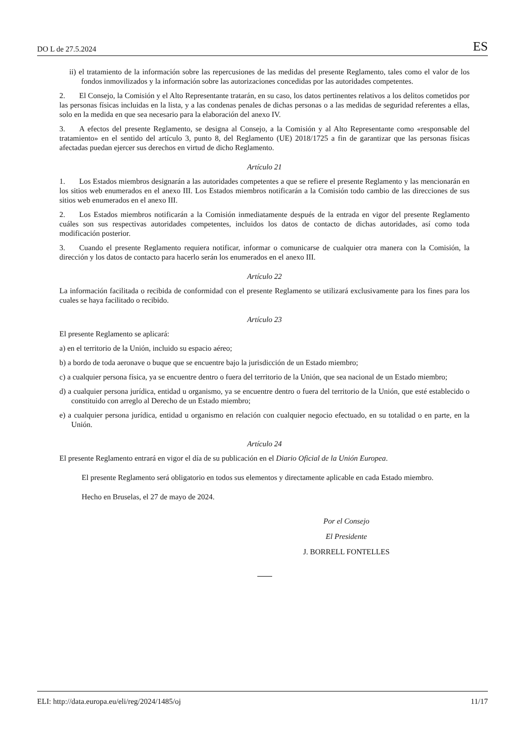DO L de 27.5.2024 ES
ii) el tratamiento de la información sobre las repercusiones de las medidas del presente Reglamento, tales como el valor de los fondos inmovilizados y la información sobre las autorizaciones concedidas por las autoridades competentes.
2. El Consejo, la Comisión y el Alto Representante tratarán, en su caso, los datos pertinentes relativos a los delitos cometidos por las personas físicas incluidas en la lista, y a las condenas penales de dichas personas o a las medidas de seguridad referentes a ellas, solo en la medida en que sea necesario para la elaboración del anexo IV.
3. A efectos del presente Reglamento, se designa al Consejo, a la Comisión y al Alto Representante como «responsable del tratamiento» en el sentido del artículo 3, punto 8, del Reglamento (UE) 2018/1725 a fin de garantizar que las personas físicas afectadas puedan ejercer sus derechos en virtud de dicho Reglamento.
Artículo 21
1. Los Estados miembros designarán a las autoridades competentes a que se refiere el presente Reglamento y las mencionarán en los sitios web enumerados en el anexo III. Los Estados miembros notificarán a la Comisión todo cambio de las direcciones de sus sitios web enumerados en el anexo III.
2. Los Estados miembros notificarán a la Comisión inmediatamente después de la entrada en vigor del presente Reglamento cuáles son sus respectivas autoridades competentes, incluidos los datos de contacto de dichas autoridades, así como toda modificación posterior.
3. Cuando el presente Reglamento requiera notificar, informar o comunicarse de cualquier otra manera con la Comisión, la dirección y los datos de contacto para hacerlo serán los enumerados en el anexo III.
Artículo 22
La información facilitada o recibida de conformidad con el presente Reglamento se utilizará exclusivamente para los fines para los cuales se haya facilitado o recibido.
Artículo 23
El presente Reglamento se aplicará:
a) en el territorio de la Unión, incluido su espacio aéreo;
b) a bordo de toda aeronave o buque que se encuentre bajo la jurisdicción de un Estado miembro;
c) a cualquier persona física, ya se encuentre dentro o fuera del territorio de la Unión, que sea nacional de un Estado miembro;
d) a cualquier persona jurídica, entidad u organismo, ya se encuentre dentro o fuera del territorio de la Unión, que esté establecido o constituido con arreglo al Derecho de un Estado miembro;
e) a cualquier persona jurídica, entidad u organismo en relación con cualquier negocio efectuado, en su totalidad o en parte, en la Unión.
Artículo 24
El presente Reglamento entrará en vigor el día de su publicación en el Diario Oficial de la Unión Europea.
El presente Reglamento será obligatorio en todos sus elementos y directamente aplicable en cada Estado miembro.
Hecho en Bruselas, el 27 de mayo de 2024.
Por el Consejo
El Presidente
J. BORRELL FONTELLES
ELI: http://data.europa.eu/eli/reg/2024/1485/oj 11/17